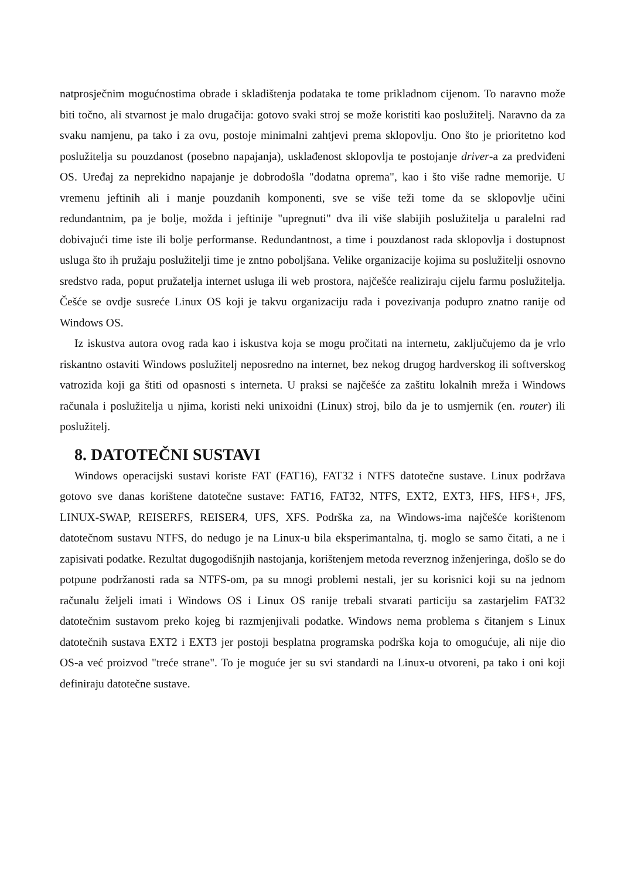natprosječnim mogućnostima obrade i skladištenja podataka te tome prikladnom cijenom. To naravno može biti točno, ali stvarnost je malo drugačija: gotovo svaki stroj se može koristiti kao poslužitelj. Naravno da za svaku namjenu, pa tako i za ovu, postoje minimalni zahtjevi prema sklopovlju. Ono što je prioritetno kod poslužitelja su pouzdanost (posebno napajanja), usklađenost sklopovlja te postojanje driver-a za predviđeni OS. Uređaj za neprekidno napajanje je dobrodošla "dodatna oprema", kao i što više radne memorije. U vremenu jeftinih ali i manje pouzdanih komponenti, sve se više teži tome da se sklopovlje učini redundantnim, pa je bolje, možda i jeftinije "upregnuti" dva ili više slabijih poslužitelja u paralelni rad dobivajući time iste ili bolje performanse. Redundantnost, a time i pouzdanost rada sklopovlja i dostupnost usluga što ih pružaju poslužitelji time je zntno poboljšana. Velike organizacije kojima su poslužitelji osnovno sredstvo rada, poput pružatelja internet usluga ili web prostora, najčešće realiziraju cijelu farmu poslužitelja. Češće se ovdje susreće Linux OS koji je takvu organizaciju rada i povezivanja podupro znatno ranije od Windows OS.
Iz iskustva autora ovog rada kao i iskustva koja se mogu pročitati na internetu, zaključujemo da je vrlo riskantno ostaviti Windows poslužitelj neposredno na internet, bez nekog drugog hardverskog ili softverskog vatrozida koji ga štiti od opasnosti s interneta. U praksi se najčešće za zaštitu lokalnih mreža i Windows računala i poslužitelja u njima, koristi neki unixoidni (Linux) stroj, bilo da je to usmjernik (en. router) ili poslužitelj.
8. DATOTEČNI SUSTAVI
Windows operacijski sustavi koriste FAT (FAT16), FAT32 i NTFS datotečne sustave. Linux podržava gotovo sve danas korištene datotečne sustave: FAT16, FAT32, NTFS, EXT2, EXT3, HFS, HFS+, JFS, LINUX-SWAP, REISERFS, REISER4, UFS, XFS. Podrška za, na Windows-ima najčešće korištenom datotečnom sustavu NTFS, do nedugo je na Linux-u bila eksperimantalna, tj. moglo se samo čitati, a ne i zapisivati podatke. Rezultat dugogodišnjih nastojanja, korištenjem metoda reverznog inženjeringa, došlo se do potpune podržanosti rada sa NTFS-om, pa su mnogi problemi nestali, jer su korisnici koji su na jednom računalu željeli imati i Windows OS i Linux OS ranije trebali stvarati particiju sa zastarjelim FAT32 datotečnim sustavom preko kojeg bi razmjenjivali podatke. Windows nema problema s čitanjem s Linux datotečnih sustava EXT2 i EXT3 jer postoji besplatna programska podrška koja to omogućuje, ali nije dio OS-a već proizvod "treće strane". To je moguće jer su svi standardi na Linux-u otvoreni, pa tako i oni koji definiraju datotečne sustave.